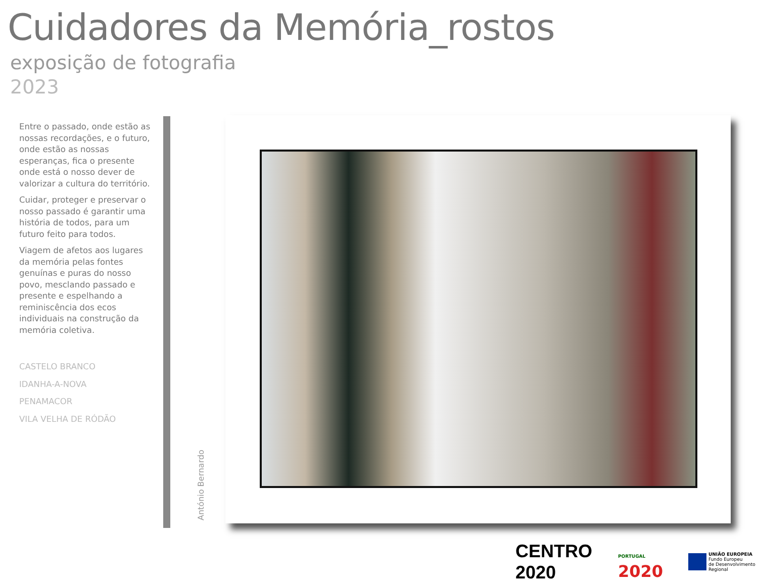Cuidadores da Memória_rostos
exposição de fotografia
2023
Entre o passado, onde estão as nossas recordações, e o futuro, onde estão as nossas esperanças, fica o presente onde está o nosso dever de valorizar a cultura do território.
Cuidar, proteger e preservar o nosso passado é garantir uma história de todos, para um futuro feito para todos.
Viagem de afetos aos lugares da memória pelas fontes genuínas e puras do nosso povo, mesclando passado e presente e espelhando a reminiscência dos ecos individuais na construção da memória coletiva.
CASTELO BRANCO
IDANHA-A-NOVA
PENAMACOR
VILA VELHA DE RÓDÃO
António Bernardo
CENTRO 2020
PORTUGAL 2020
UNIÃO EUROPEIA
Fundo Europeu
de Desenvolvimento Regional